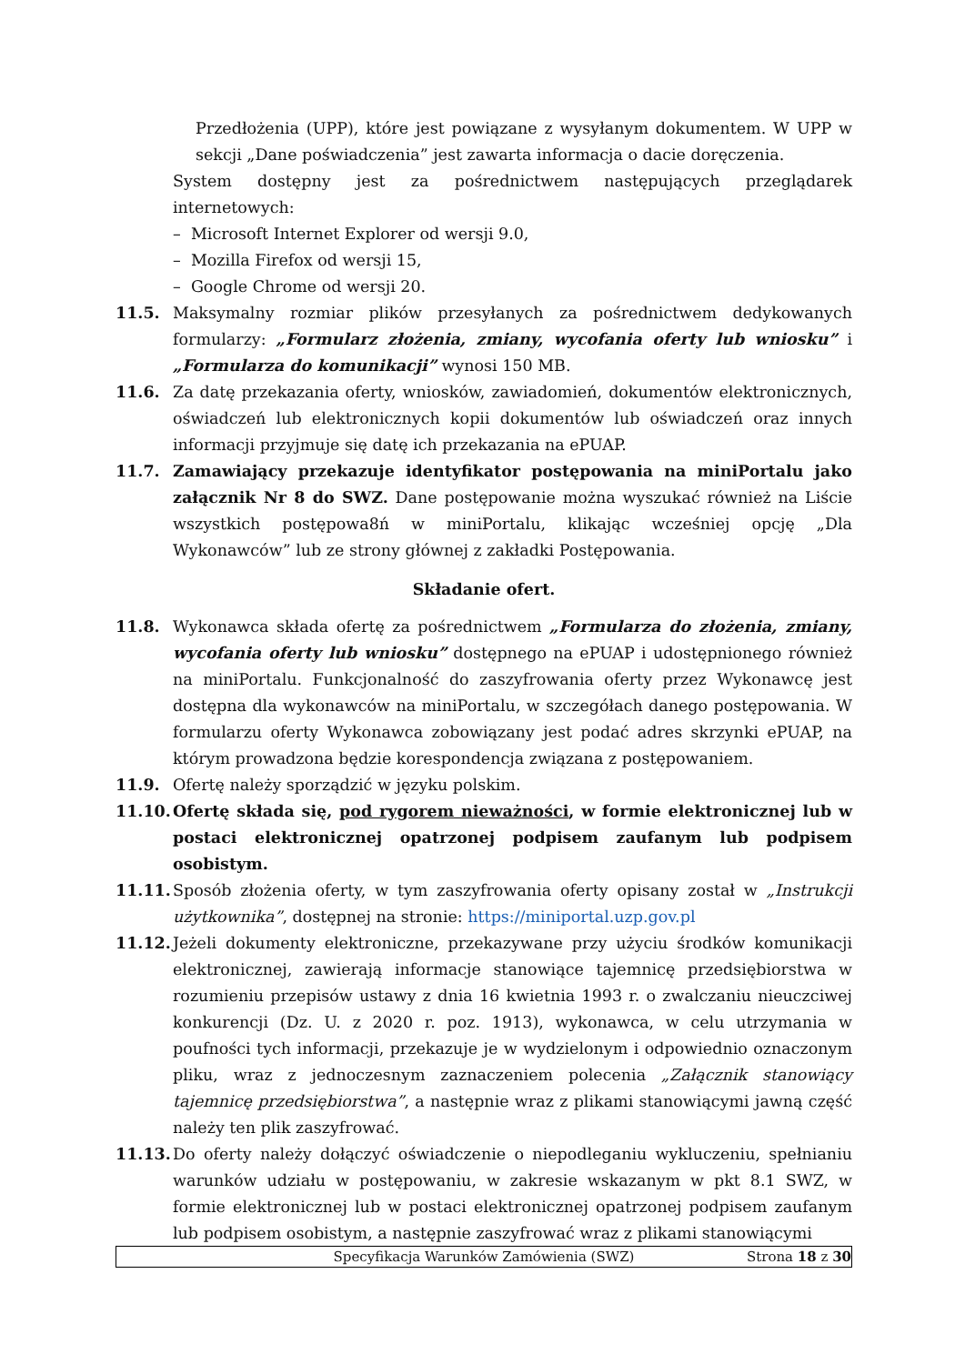Przedłożenia (UPP), które jest powiązane z wysyłanym dokumentem. W UPP w sekcji „Dane poświadczenia” jest zawarta informacja o dacie doręczenia.
System dostępny jest za pośrednictwem następujących przeglądarek internetowych:
– Microsoft Internet Explorer od wersji 9.0,
– Mozilla Firefox od wersji 15,
– Google Chrome od wersji 20.
11.5. Maksymalny rozmiar plików przesyłanych za pośrednictwem dedykowanych formularzy: „Formularz złożenia, zmiany, wycofania oferty lub wniosku” i „Formularza do komunikacji” wynosi 150 MB.
11.6. Za datę przekazania oferty, wniosków, zawiadomień, dokumentów elektronicznych, oświadczeń lub elektronicznych kopii dokumentów lub oświadczeń oraz innych informacji przyjmuje się datę ich przekazania na ePUAP.
11.7. Zamawiający przekazuje identyfikator postępowania na miniPortalu jako załącznik Nr 8 do SWZ. Dane postępowanie można wyszukać również na Liście wszystkich postępowa8ń w miniPortalu, klikając wcześniej opcję „Dla Wykonawców” lub ze strony głównej z zakładki Postępowania.
Składanie ofert.
11.8. Wykonawca składa ofertę za pośrednictwem „Formularza do złożenia, zmiany, wycofania oferty lub wniosku” dostępnego na ePUAP i udostępnionego również na miniPortalu. Funkcjonalność do zaszyfrowania oferty przez Wykonawcę jest dostępna dla wykonawców na miniPortalu, w szczegółach danego postępowania. W formularzu oferty Wykonawca zobowiązany jest podać adres skrzynki ePUAP, na którym prowadzona będzie korespondencja związana z postępowaniem.
11.9. Ofertę należy sporządzić w języku polskim.
11.10. Ofertę składa się, pod rygorem nieważności, w formie elektronicznej lub w postaci elektronicznej opatrzonej podpisem zaufanym lub podpisem osobistym.
11.11. Sposób złożenia oferty, w tym zaszyfrowania oferty opisany został w „Instrukcji użytkownika”, dostępnej na stronie: https://miniportal.uzp.gov.pl
11.12. Jeżeli dokumenty elektroniczne, przekazywane przy użyciu środków komunikacji elektronicznej, zawierają informacje stanowiące tajemnicę przedsiębiorstwa w rozumieniu przepisów ustawy z dnia 16 kwietnia 1993 r. o zwalczaniu nieuczciwej konkurencji (Dz. U. z 2020 r. poz. 1913), wykonawca, w celu utrzymania w poufności tych informacji, przekazuje je w wydzielonym i odpowiednio oznaczonym pliku, wraz z jednoczesnym zaznaczeniem polecenia „Załącznik stanowiący tajemnicę przedsiębiorstwa”, a następnie wraz z plikami stanowiącymi jawną część należy ten plik zaszyfrować.
11.13. Do oferty należy dołączyć oświadczenie o niepodleganiu wykluczeniu, spełnianiu warunków udziału w postępowaniu, w zakresie wskazanym w pkt 8.1 SWZ, w formie elektronicznej lub w postaci elektronicznej opatrzonej podpisem zaufanym lub podpisem osobistym, a następnie zaszyfrować wraz z plikami stanowiącymi
Specyfikacja Warunków Zamówienia (SWZ) Strona 18 z 30